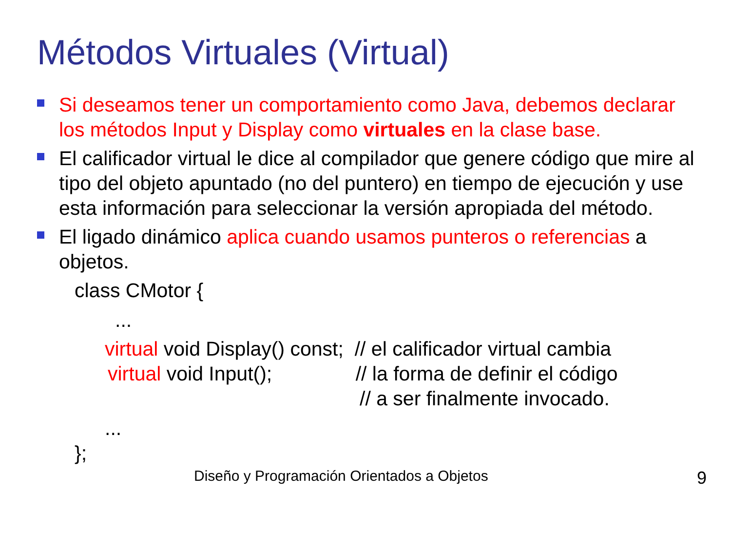Métodos Virtuales (Virtual)
Si deseamos tener un comportamiento como Java, debemos declarar los métodos Input y Display como virtuales en la clase base.
El calificador virtual le dice al compilador que genere código que mire al tipo del objeto apuntado (no del puntero) en tiempo de ejecución y use esta información para seleccionar la versión apropiada del método.
El ligado dinámico aplica cuando usamos punteros o referencias a objetos.
class CMotor {
...
virtual void Display() const; // el calificador virtual cambia
virtual void Input(); // la forma de definir el código
// a ser finalmente invocado.
...
};
Diseño y Programación Orientados a Objetos 9